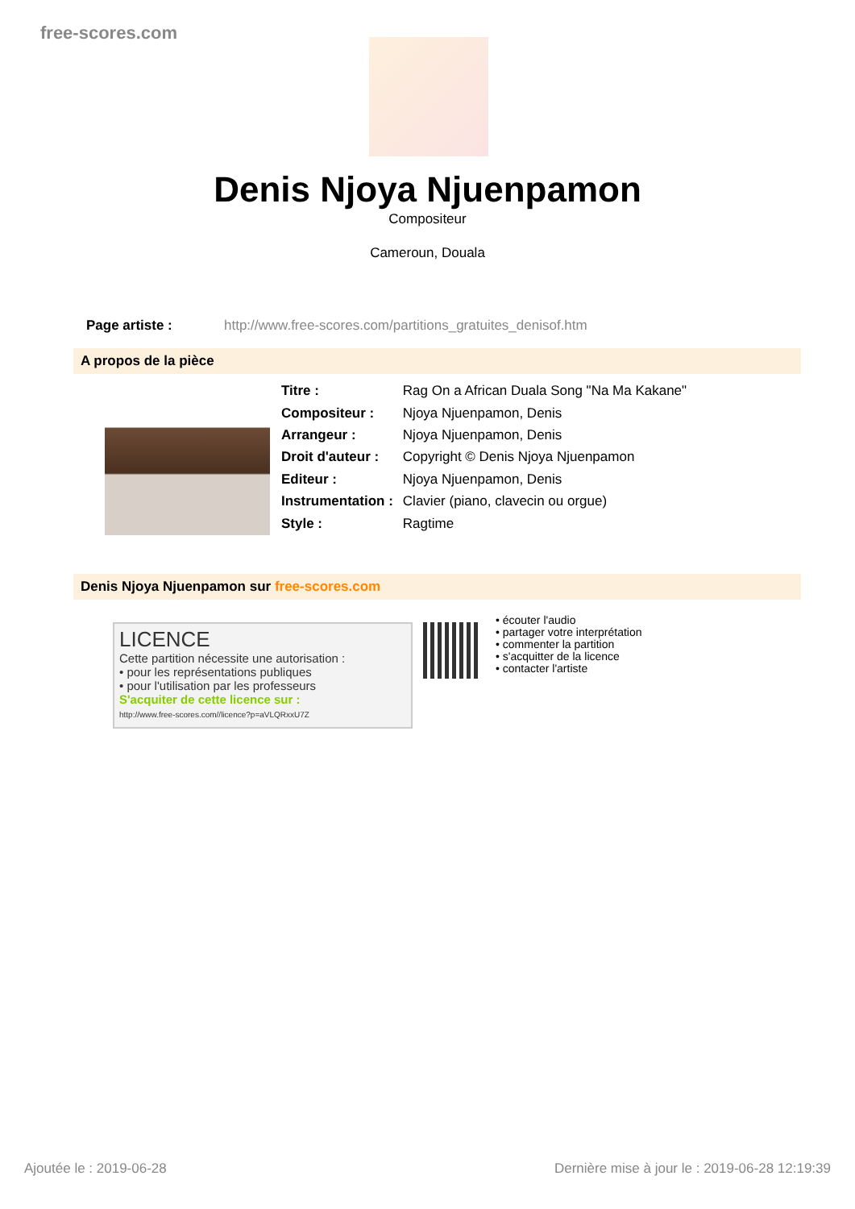free-scores.com
Denis Njoya Njuenpamon
Compositeur
Cameroun, Douala
Page artiste : http://www.free-scores.com/partitions_gratuites_denisof.htm
A propos de la pièce
| Titre : | Rag On a African Duala Song "Na Ma Kakane" |
| Compositeur : | Njoya Njuenpamon, Denis |
| Arrangeur : | Njoya Njuenpamon, Denis |
| Droit d'auteur : | Copyright © Denis Njoya Njuenpamon |
| Editeur : | Njoya Njuenpamon, Denis |
| Instrumentation : | Clavier (piano, clavecin ou orgue) |
| Style : | Ragtime |
Denis Njoya Njuenpamon sur free-scores.com
LICENCE
Cette partition nécessite une autorisation :
• pour les représentations publiques
• pour l'utilisation par les professeurs
S'acquiter de cette licence sur :
http://www.free-scores.com//licence?p=aVLQRxxU7Z
• écouter l'audio
• partager votre interprétation
• commenter la partition
• s'acquitter de la licence
• contacter l'artiste
Ajoutée le : 2019-06-28 Dernière mise à jour le : 2019-06-28 12:19:39